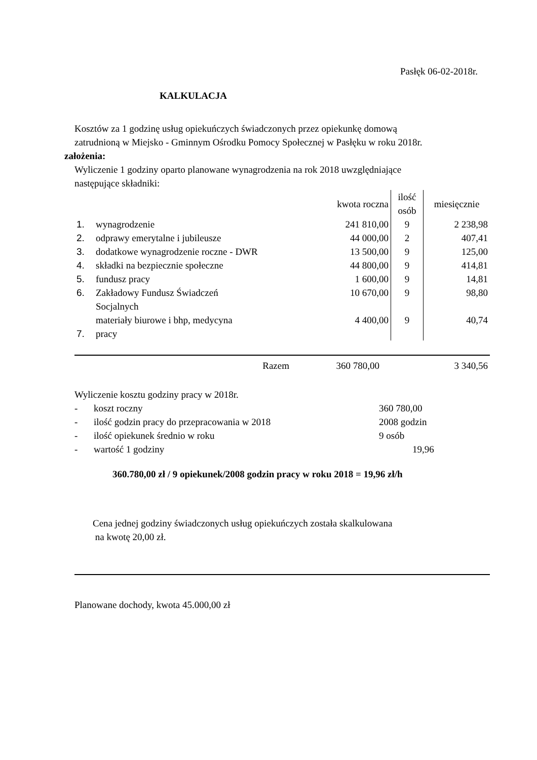Pasłęk 06-02-2018r.
KALKULACJA
Kosztów za 1 godzinę usług opiekuńczych świadczonych przez opiekunkę domową
zatrudnioną w Miejsko - Gminnym Ośrodku Pomocy Społecznej w Pasłęku w roku 2018r.
założenia:
Wyliczenie 1 godziny oparto planowane wynagrodzenia na rok 2018 uwzględniające
następujące składniki:
| | | kwota roczna | ilość osób | miesięcznie |
| 1. | wynagrodzenie | 241 810,00 | 9 | 2 238,98 |
| 2. | odprawy emerytalne i jubileusze | 44 000,00 | 2 | 407,41 |
| 3. | dodatkowe wynagrodzenie roczne - DWR | 13 500,00 | 9 | 125,00 |
| 4. | składki na bezpiecznie społeczne | 44 800,00 | 9 | 414,81 |
| 5. | fundusz pracy | 1 600,00 | 9 | 14,81 |
| 6. | Zakładowy Fundusz Świadczeń Socjalnych | 10 670,00 | 9 | 98,80 |
| 7. | materiały biurowe i bhp, medycyna pracy | 4 400,00 | 9 | 40,74 |
| Razem | 360 780,00 | 3 340,56 |
Wyliczenie kosztu godziny pracy w 2018r.
| - | koszt roczny | 360 780,00 |
| - | ilość godzin pracy do przepracowania w 2018 | 2008 godzin |
| - | ilość opiekunek średnio w roku | 9 osób |
| - | wartość 1 godziny | 19,96 |
360.780,00 zł / 9 opiekunek/2008 godzin pracy w roku 2018 = 19,96 zł/h
Cena jednej godziny świadczonych usług opiekuńczych została skalkulowana
na kwotę 20,00 zł.
Planowane dochody, kwota 45.000,00 zł